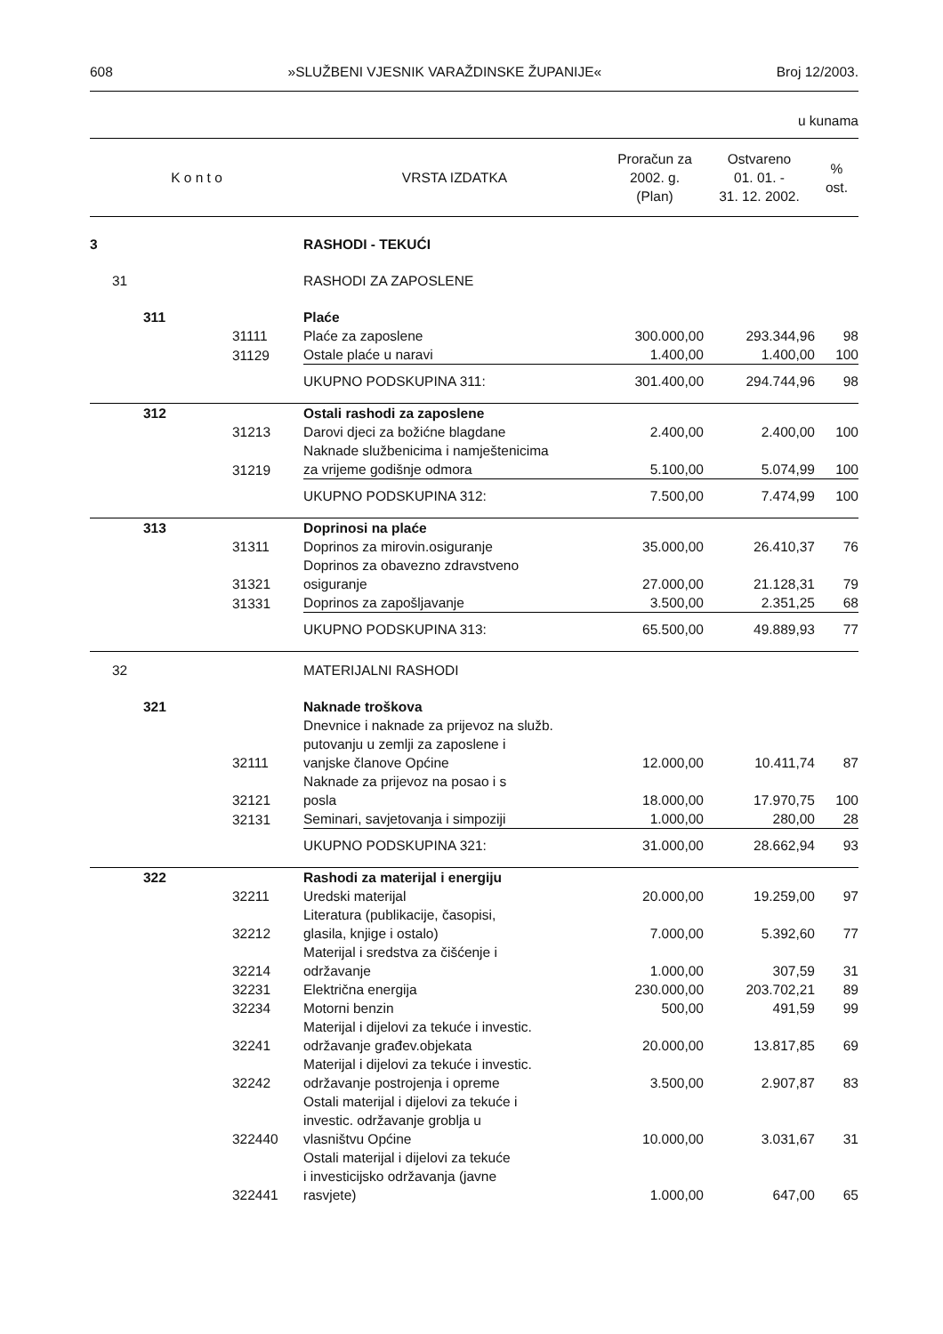608 »SLUŽBENI VJESNIK VARAŽDINSKE ŽUPANIJE« Broj 12/2003.
u kunama
| K o n t o | | | | VRSTA IZDATKA | Proračun za 2002. g. (Plan) | Ostvareno 01. 01. - 31. 12. 2002. | % ost. |
| --- | --- | --- | --- | --- | --- | --- | --- |
| 3 | | | | RASHODI - TEKUĆI | | | |
| | 31 | | | RASHODI ZA ZAPOSLENE | | | |
| | | 311 | | Plaće | | | |
| | | | 31111 | Plaće za zaposlene | 300.000,00 | 293.344,96 | 98 |
| | | | 31129 | Ostale plaće u naravi | 1.400,00 | 1.400,00 | 100 |
| | | | | UKUPNO PODSKUPINA 311: | 301.400,00 | 294.744,96 | 98 |
| | | 312 | | Ostali rashodi za zaposlene | | | |
| | | | 31213 | Darovi djeci za božićne blagdane | 2.400,00 | 2.400,00 | 100 |
| | | | 31219 | Naknade službenicima i namještenicima za vrijeme godišnje odmora | 5.100,00 | 5.074,99 | 100 |
| | | | | UKUPNO PODSKUPINA 312: | 7.500,00 | 7.474,99 | 100 |
| | | 313 | | Doprinosi na plaće | | | |
| | | | 31311 | Doprinos za mirovin.osiguranje | 35.000,00 | 26.410,37 | 76 |
| | | | 31321 | Doprinos za obavezno zdravstveno osiguranje | 27.000,00 | 21.128,31 | 79 |
| | | | 31331 | Doprinos za zapošljavanje | 3.500,00 | 2.351,25 | 68 |
| | | | | UKUPNO PODSKUPINA 313: | 65.500,00 | 49.889,93 | 77 |
| | 32 | | | MATERIJALNI RASHODI | | | |
| | | 321 | | Naknade troškova | | | |
| | | | 32111 | Dnevnice i naknade za prijevoz na služb. putovanju u zemlji za zaposlene i vanjske članove Općine | 12.000,00 | 10.411,74 | 87 |
| | | | 32121 | Naknade za prijevoz na posao i s posla | 18.000,00 | 17.970,75 | 100 |
| | | | 32131 | Seminari, savjetovanja i simpoziji | 1.000,00 | 280,00 | 28 |
| | | | | UKUPNO PODSKUPINA 321: | 31.000,00 | 28.662,94 | 93 |
| | | 322 | | Rashodi za materijal i energiju | | | |
| | | | 32211 | Uredski materijal | 20.000,00 | 19.259,00 | 97 |
| | | | 32212 | Literatura (publikacije, časopisi, glasila, knjige i ostalo) | 7.000,00 | 5.392,60 | 77 |
| | | | 32214 | Materijal i sredstva za čišćenje i održavanje | 1.000,00 | 307,59 | 31 |
| | | | 32231 | Električna energija | 230.000,00 | 203.702,21 | 89 |
| | | | 32234 | Motorni benzin | 500,00 | 491,59 | 99 |
| | | | 32241 | Materijal i dijelovi za tekuće i investic. održavanje građev.objekata | 20.000,00 | 13.817,85 | 69 |
| | | | 32242 | Materijal i dijelovi za tekuće i investic. održavanje postrojenja i opreme | 3.500,00 | 2.907,87 | 83 |
| | | | 322440 | Ostali materijal i dijelovi za tekuće i investic. održavanje groblja u vlasništvu Općine | 10.000,00 | 3.031,67 | 31 |
| | | | 322441 | Ostali materijal i dijelovi za tekuće i investicijsko održavanja (javne rasvjete) | 1.000,00 | 647,00 | 65 |